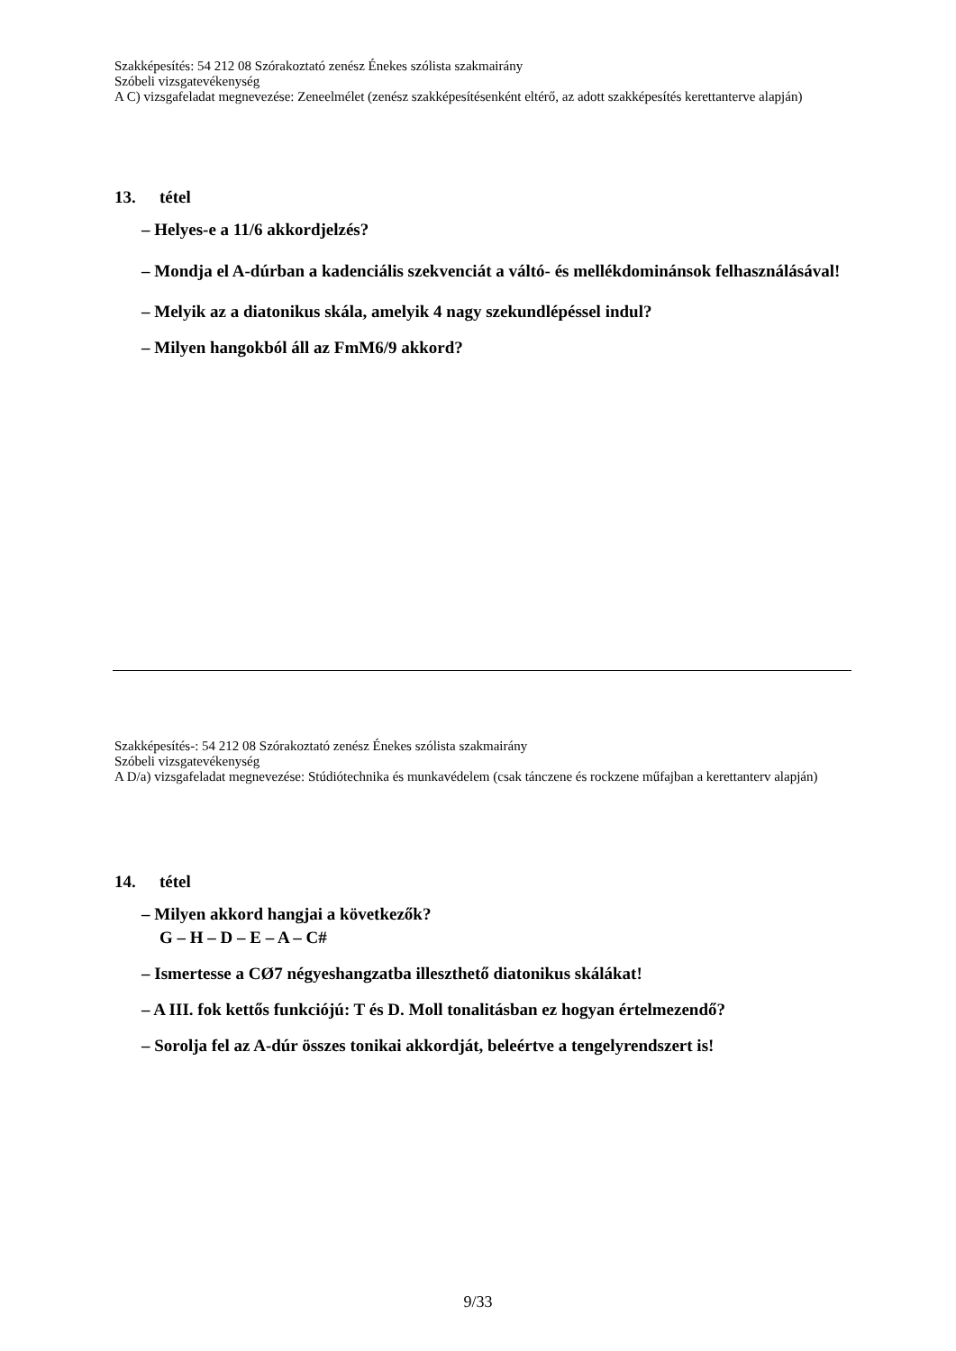Szakképesítés: 54 212 08 Szórakoztató zenész Énekes szólista szakmairány
Szóbeli vizsgatevékenység
A C) vizsgafeladat megnevezése: Zeneelmélet (zenész szakképesítésenként eltérő, az adott szakképesítés kerettanterve alapján)
13. tétel
– Helyes-e a 11/6 akkordjelzés?
– Mondja el A-dúrban a kadenciális szekvenciát a váltó- és mellékdominánsok felhasználásával!
– Melyik az a diatonikus skála, amelyik 4 nagy szekundlépéssel indul?
– Milyen hangokból áll az FmM6/9 akkord?
Szakképesítés-: 54 212 08 Szórakoztató zenész Énekes szólista szakmairány
Szóbeli vizsgatevékenység
A D/a) vizsgafeladat megnevezése: Stúdiótechnika és munkavédelem (csak tánczene és rockzene műfajban a kerettanterv alapján)
14. tétel
– Milyen akkord hangjai a következők?
G – H – D – E – A – C#
– Ismertesse a CØ7 négyeshangzatba illeszthető diatonikus skálákat!
– A III. fok kettős funkciójú: T és D. Moll tonalitásban ez hogyan értelmezendő?
– Sorolja fel az A-dúr összes tonikai akkordját, beleértve a tengelyrendszert is!
9/33